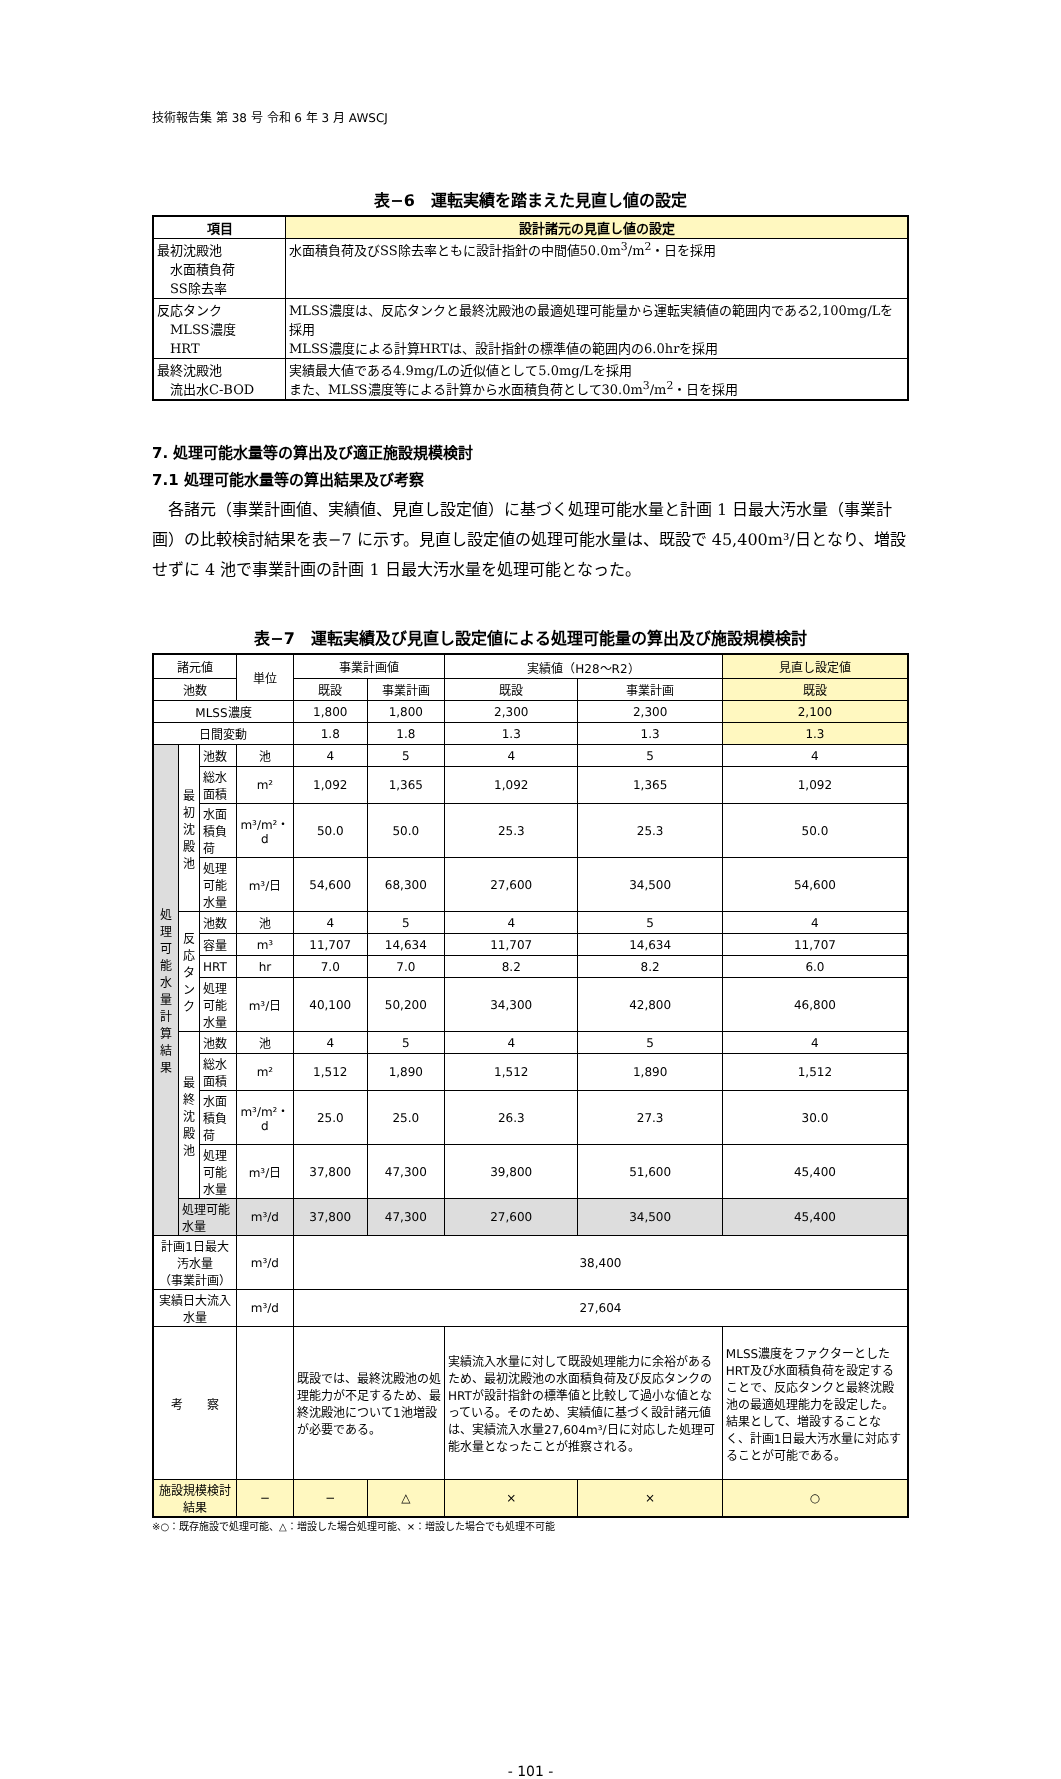技術報告集 第 38 号 令和 6 年 3 月 AWSCJ
表−6　運転実績を踏まえた見直し値の設定
| 項目 | 設計諸元の見直し値の設定 |
| --- | --- |
| 最初沈殿池 水面積負荷 SS除去率 | 水面積負荷及びSS除去率ともに設計指針の中間値50.0m<sup>3</sup>/m<sup>2</sup>・日を採用 |
| 反応タンク MLSS濃度 HRT | MLSS濃度は、反応タンクと最終沈殿池の最適処理可能量から運転実績値の範囲内である2,100mg/Lを採用 MLSS濃度による計算HRTは、設計指針の標準値の範囲内の6.0hrを採用 |
| 最終沈殿池 流出水C-BOD | 実績最大値である4.9mg/Lの近似値として5.0mg/Lを採用 また、MLSS濃度等による計算から水面積負荷として30.0m<sup>3</sup>/m<sup>2</sup>・日を採用 |
7. 処理可能水量等の算出及び適正施設規模検討
7.1 処理可能水量等の算出結果及び考察
各諸元（事業計画値、実績値、見直し設定値）に基づく処理可能水量と計画 1 日最大汚水量（事業計画）の比較検討結果を表−7 に示す。見直し設定値の処理可能水量は、既設で 45,400m³/日となり、増設せずに 4 池で事業計画の計画 1 日最大汚水量を処理可能となった。
表−7　運転実績及び見直し設定値による処理可能量の算出及び施設規模検討
| 諸元値 | | | 単位 | 事業計画値 | | 実績値（H28〜R2） | | 見直し設定値 |
| 池数 | | | | 既設 | 事業計画 | 既設 | 事業計画 | 既設 |
| MLSS濃度 | | | | 1,800 | 1,800 | 2,300 | 2,300 | 2,100 |
| 日間変動 | | | | 1.8 | 1.8 | 1.3 | 1.3 | 1.3 |
| 処理可能水量計算結果 | 最初沈殿池 | 池数 | 池 | 4 | 5 | 4 | 5 | 4 |
| | | 総水面積 | m² | 1,092 | 1,365 | 1,092 | 1,365 | 1,092 |
| | | 水面積負荷 | m³/m²・d | 50.0 | 50.0 | 25.3 | 25.3 | 50.0 |
| | | 処理可能水量 | m³/日 | 54,600 | 68,300 | 27,600 | 34,500 | 54,600 |
| | 反応タンク | 池数 | 池 | 4 | 5 | 4 | 5 | 4 |
| | | 容量 | m³ | 11,707 | 14,634 | 11,707 | 14,634 | 11,707 |
| | | HRT | hr | 7.0 | 7.0 | 8.2 | 8.2 | 6.0 |
| | | 処理可能水量 | m³/日 | 40,100 | 50,200 | 34,300 | 42,800 | 46,800 |
| | 最終沈殿池 | 池数 | 池 | 4 | 5 | 4 | 5 | 4 |
| | | 総水面積 | m² | 1,512 | 1,890 | 1,512 | 1,890 | 1,512 |
| | | 水面積負荷 | m³/m²・d | 25.0 | 25.0 | 26.3 | 27.3 | 30.0 |
| | | 処理可能水量 | m³/日 | 37,800 | 47,300 | 39,800 | 51,600 | 45,400 |
| | 処理可能水量 | | m³/d | 37,800 | 47,300 | 27,600 | 34,500 | 45,400 |
| 計画1日最大汚水量 （事業計画） | | | m³/d | 38,400 | | | | |
| 実績日大流入水量 | | | m³/d | 27,604 | | | | |
| 考 察 | | | | 既設では、最終沈殿池の処理能力が不足するため、最終沈殿池について1池増設が必要である。 | | 実績流入水量に対して既設処理能力に余裕があるため、最初沈殿池の水面積負荷及び反応タンクのHRTが設計指針の標準値と比較して過小な値となっている。そのため、実績値に基づく設計諸元値は、実績流入水量27,604m³/日に対応した処理可能水量となったことが推察される。 | | MLSS濃度をファクターとしたHRT及び水面積負荷を設定することで、反応タンクと最終沈殿池の最適処理能力を設定した。結果として、増設することなく、計画1日最大汚水量に対応することが可能である。 |
| 施設規模検討結果 | | | − | − | △ | × | × | ○ |
※○：既存施設で処理可能、△：増設した場合処理可能、×：増設した場合でも処理不可能
- 101 -